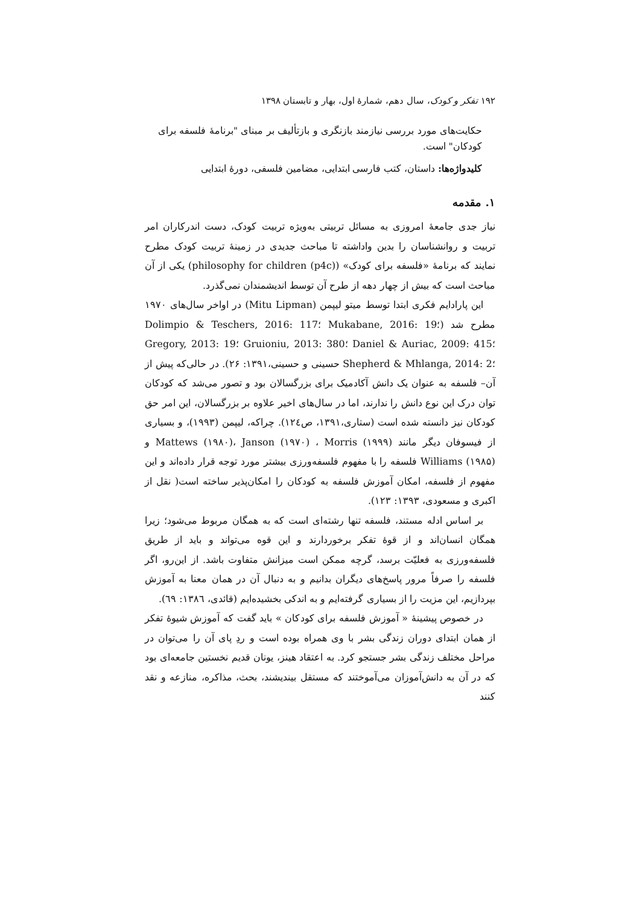۱۹۲ تفکر و کودک، سال دهم، شمارهٔ اول، بهار و تابستان ۱۳۹۸
حکایت‌های مورد بررسی نیازمند بازنگری و بازتألیف بر مبنای "برنامهٔ فلسفه برای کودکان" است.
کلیدواژه‌ها: داستان، کتب فارسی ابتدایی، مضامین فلسفی، دورهٔ ابتدایی
۱. مقدمه
نیاز جدی جامعهٔ امروزی به مسائل تربیتی به‌ویژه تربیت کودک، دست اندرکاران امر تربیت و روانشناسان را بدین واداشته تا مباحث جدیدی در زمینهٔ تربیت کودک مطرح نمایند که برنامهٔ «فلسفه برای کودک» (philosophy for children (p4c)) یکی از آن مباحث است که بیش از چهار دهه از طرح آن توسط اندیشمندان نمی‌گذرد.
این پارادایم فکری ابتدا توسط میتو لیپمن (Mitu Lipman) در اواخر سال‌های ۱۹۷۰ مطرح شد (Dolimpio & Teschers, 2016: 117؛ Mukabane, 2016: 19؛ Gregory, 2013: 19؛ Gruioniu, 2013: 380؛ Daniel & Auriac, 2009: 415؛ Shepherd & Mhlanga, 2014: 2؛ حسینی و حسینی،۱۳۹۱: ۲۶). در حالی‌که پیش از آن– فلسفه به عنوان یک دانش آکادمیک برای بزرگسالان بود و تصور می‌شد که کودکان توان درک این نوع دانش را ندارند، اما در سال‌های اخیر علاوه بر بزرگسالان، این امر حق کودکان نیز دانسته شده است (ستاری،۱۳۹۱، ص۱۲٤). چراکه، لیپمن (۱۹۹۳)، و بسیاری از فیسوفان دیگر مانند Mattews (۱۹۸۰)، Janson (۱۹۷۰) ، Morris (۱۹۹۹) و Williams (۱۹۸۵) فلسفه را با مفهوم فلسفه‌ورزی بیشتر مورد توجه قرار داده‌اند و این مفهوم از فلسفه، امکان آموزش فلسفه به کودکان را امکان‌پذیر ساخته است( نقل از اکبری و مسعودی، ۱۳۹۳: ۱۲۳).
بر اساس ادله مستند، فلسفه تنها رشته‌ای است که به همگان مربوط می‌شود؛ زیرا همگان انسان‌اند و از قوهٔ تفکر برخوردارند و این قوه می‌تواند و باید از طریق فلسفه‌ورزی به فعلیّت برسد، گرچه ممکن است میزانش متفاوت باشد. از این‌رو، اگر فلسفه را صرفاً مرور پاسخ‌های دیگران بدانیم و به دنبال آن در همان معنا به آموزش بپردازیم، این مزیت را از بسیاری گرفته‌ایم و به اندکی بخشیده‌ایم (قائدی، ۱۳۸٦: ٦۹).
در خصوص پیشینهٔ « آموزش فلسفه برای کودکان » باید گفت که آموزش شیوهٔ تفکر از همان ابتدای دوران زندگی بشر با وی همراه بوده است و ردِ پای آن را می‌توان در مراحل مختلف زندگی بشر جستجو کرد. به اعتقاد هینز، یونان قدیم نخستین جامعه‌ای بود که در آن به دانش‌آموزان می‌آموختند که مستقل بیندیشند، بحث، مذاکره، منازعه و نقد کنند